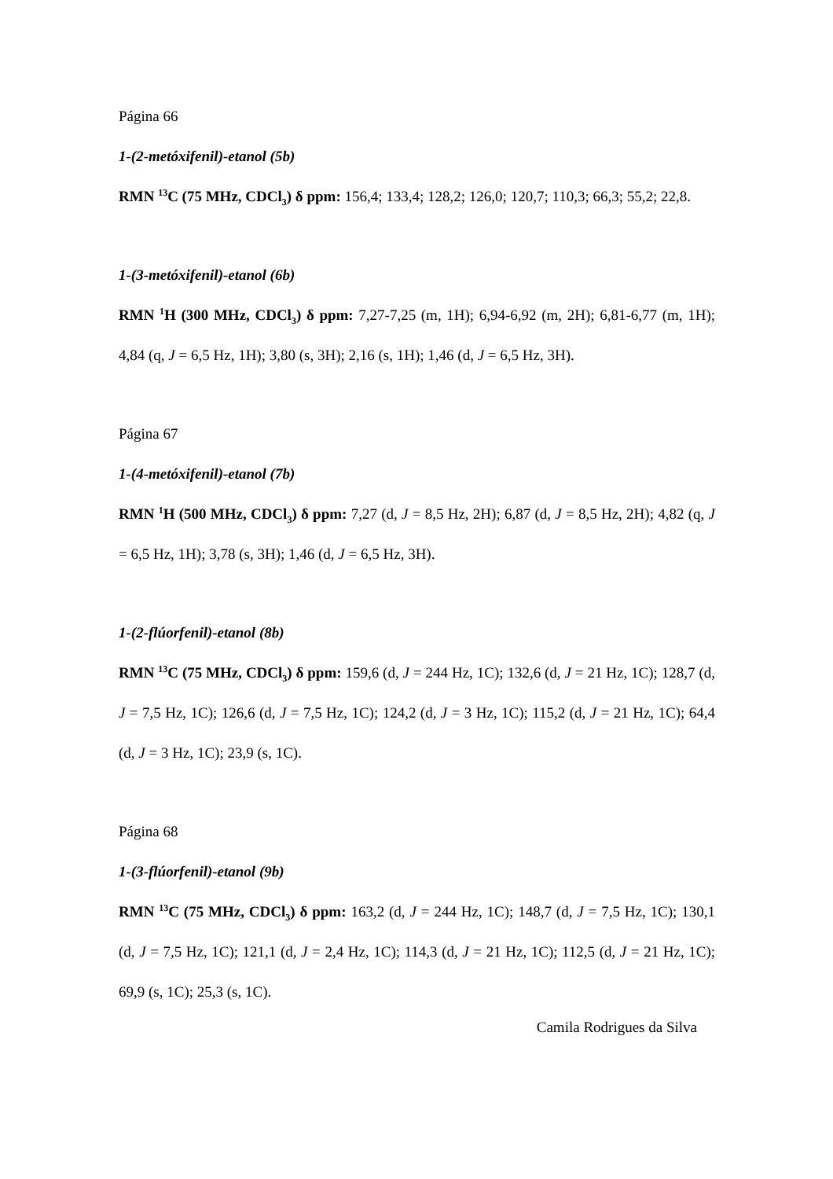Página 66
1-(2-metóxifenil)-etanol (5b)
RMN <sup>13</sup>C (75 MHz, CDCl<sub>3</sub>) δ ppm: 156,4; 133,4; 128,2; 126,0; 120,7; 110,3; 66,3; 55,2; 22,8.
1-(3-metóxifenil)-etanol (6b)
RMN <sup>1</sup>H (300 MHz, CDCl<sub>3</sub>) δ ppm: 7,27-7,25 (m, 1H); 6,94-6,92 (m, 2H); 6,81-6,77 (m, 1H); 4,84 (q, J = 6,5 Hz, 1H); 3,80 (s, 3H); 2,16 (s, 1H); 1,46 (d, J = 6,5 Hz, 3H).
Página 67
1-(4-metóxifenil)-etanol (7b)
RMN <sup>1</sup>H (500 MHz, CDCl<sub>3</sub>) δ ppm: 7,27 (d, J = 8,5 Hz, 2H); 6,87 (d, J = 8,5 Hz, 2H); 4,82 (q, J = 6,5 Hz, 1H); 3,78 (s, 3H); 1,46 (d, J = 6,5 Hz, 3H).
1-(2-flúorfenil)-etanol (8b)
RMN <sup>13</sup>C (75 MHz, CDCl<sub>3</sub>) δ ppm: 159,6 (d, J = 244 Hz, 1C); 132,6 (d, J = 21 Hz, 1C); 128,7 (d, J = 7,5 Hz, 1C); 126,6 (d, J = 7,5 Hz, 1C); 124,2 (d, J = 3 Hz, 1C); 115,2 (d, J = 21 Hz, 1C); 64,4 (d, J = 3 Hz, 1C); 23,9 (s, 1C).
Página 68
1-(3-flúorfenil)-etanol (9b)
RMN <sup>13</sup>C (75 MHz, CDCl<sub>3</sub>) δ ppm: 163,2 (d, J = 244 Hz, 1C); 148,7 (d, J = 7,5 Hz, 1C); 130,1 (d, J = 7,5 Hz, 1C); 121,1 (d, J = 2,4 Hz, 1C); 114,3 (d, J = 21 Hz, 1C); 112,5 (d, J = 21 Hz, 1C); 69,9 (s, 1C); 25,3 (s, 1C).
Camila Rodrigues da Silva